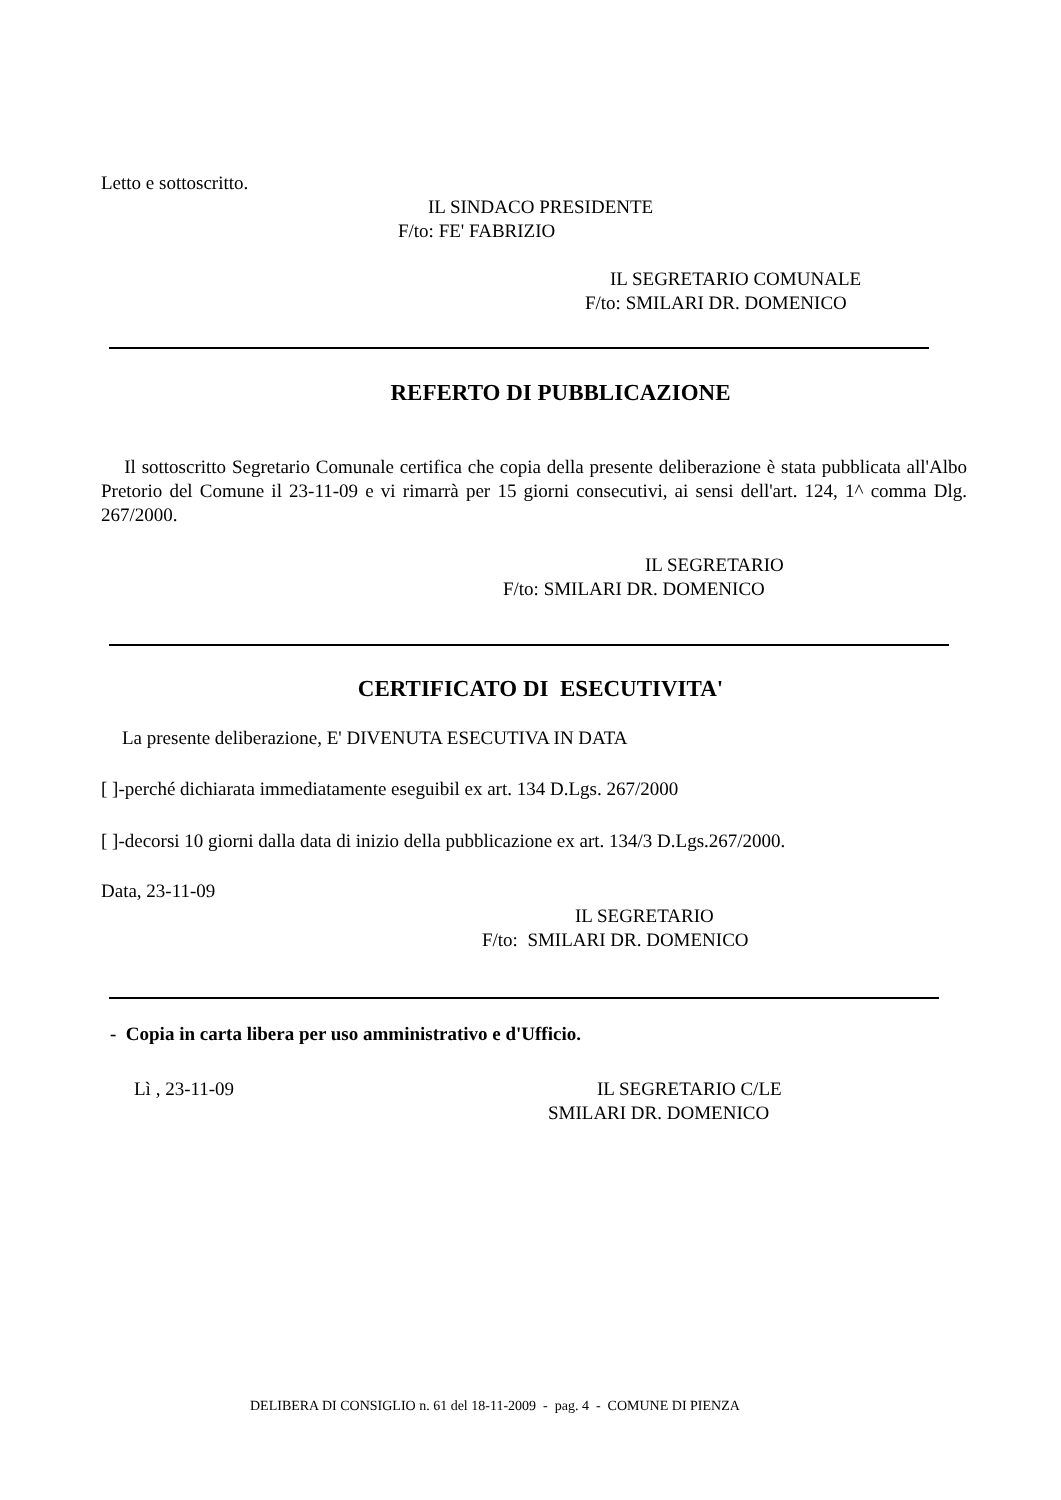Letto e sottoscritto.
IL SINDACO PRESIDENTE
F/to: FE' FABRIZIO
IL SEGRETARIO COMUNALE
F/to: SMILARI DR. DOMENICO
REFERTO DI PUBBLICAZIONE
Il sottoscritto Segretario Comunale certifica che copia della presente deliberazione è stata pubblicata all'Albo Pretorio del Comune il 23-11-09 e vi rimarrà per 15 giorni consecutivi, ai sensi dell'art. 124, 1^ comma Dlg. 267/2000.
IL SEGRETARIO
F/to: SMILARI DR. DOMENICO
CERTIFICATO DI ESECUTIVITA'
La presente deliberazione, E' DIVENUTA ESECUTIVA IN DATA
[ ]-perché dichiarata immediatamente eseguibil ex art. 134 D.Lgs. 267/2000
[ ]-decorsi 10 giorni dalla data di inizio della pubblicazione ex art. 134/3 D.Lgs.267/2000.
Data, 23-11-09
IL SEGRETARIO
F/to: SMILARI DR. DOMENICO
- Copia in carta libera per uso amministrativo e d'Ufficio.
Lì , 23-11-09 IL SEGRETARIO C/LE
SMILARI DR. DOMENICO
DELIBERA DI CONSIGLIO n. 61 del 18-11-2009 - pag. 4 - COMUNE DI PIENZA